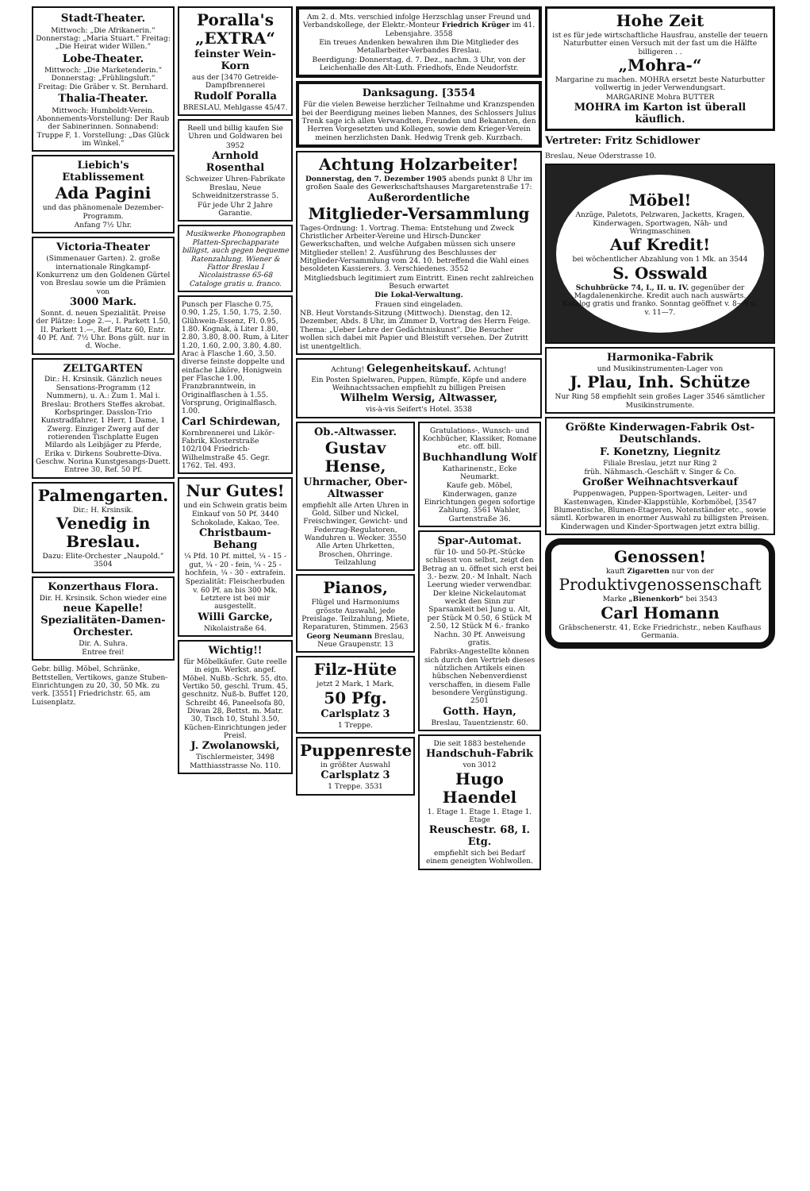Stadt-Theater.
Mittwoch: „Die Afrikanerin.“ Donnerstag: „Maria Stuart.“ Freitag: „Die Heirat wider Willen.“
Lobe-Theater.
Mittwoch: „Die Marketenderin.“ Donnerstag: „Frühlingsluft.“ Freitag: Die Gräber v. St. Bernhard.
Thalia-Theater.
Mittwoch: Humboldt-Verein. Abonnements-Vorstellung: Der Raub der Sabinerinnen. Sonnabend: Truppe F, 1. Vorstellung: „Das Glück im Winkel.“
Liebich's Etablissement
Ada Pagini
und das phänomenale Dezember-Programm.
Anfang 7½ Uhr.
Victoria-Theater
(Simmenauer Garten). 2. große internationale Ringkampf-Konkurrenz um den Goldenen Gürtel von Breslau sowie um die Prämien von
3000 Mark.
Sonnt. d. neuen Spezialität. Preise der Plätze: Loge 2.—, I. Parkett 1.50, II. Parkett 1.—, Ref. Platz 60, Entr. 40 Pf. Anf. 7½ Uhr. Bons gült. nur in d. Woche.
ZELTGARTEN
Dir.: H. Krsinsik. Gänzlich neues Sensations-Programm (12 Nummern), u. A.: Zum 1. Mal i. Breslau: Brothers Steffes akrobat. Korbspringer. Dasslon-Trio Kunstradfahrer, 1 Herr, 1 Dame, 1 Zwerg. Einziger Zwerg auf der rotierenden Tischplatte Eugen Milardo als Leibjäger zu Pferde, Erika v. Dirkens Soubrette-Diva. Geschw. Norina Kunstgesangs-Duett. Entree 30, Ref. 50 Pf.
Palmengarten.
Dir.: H. Krsinsik.
Venedig in Breslau.
Dazu: Elite-Orchester „Naupold.“ 3504
Konzerthaus Flora.
Dir. H. Krsinsik. Schon wieder eine
neue Kapelle! Spezialitäten-Damen-Orchester.
Dir. A. Suhra.
Entree frei!
Gebr. billig. Möbel, Schränke, Bettstellen, Vertikows, ganze Stuben-Einrichtungen zu 20, 30, 50 Mk. zu verk. [3551] Friedrichstr. 65, am Luisenplatz.
Poralla's „EXTRA“
feinster Wein-Korn
aus der [3470 Getreide-Dampfbrennerei
Rudolf Poralla
BRESLAU, Mehlgasse 45/47.
Reell und billig kaufen Sie Uhren und Goldwaren bei
3952
Arnhold Rosenthal
Schweizer Uhren-Fabrikate
Breslau, Neue Schweidnitzerstrasse 5.
Für jede Uhr 2 Jahre Garantie.
Musikwerke Phonographen Platten-Sprechapparate billigst, auch gegen bequeme Ratenzahlung. Wiener & Fattor Breslau I Nicolaistrasse 65-68 Cataloge gratis u. franco.
Punsch per Flasche 0.75, 0.90, 1.25, 1.50, 1.75, 2.50. Glühwein-Essenz, Fl. 0.95, 1.80. Kognak, à Liter 1.80, 2.80, 3.80, 8.00. Rum, à Liter 1.20, 1.60, 2.00, 3.80, 4.80. Arac à Flasche 1.60, 3.50. diverse feinste doppelte und einfache Liköre, Honigwein per Flasche 1.00, Franzbranntwein, in Originalflaschen à 1.55. Vorsprung, Originalflasch. 1.00.
Carl Schirdewan,
Kornbrennerei und Likör-Fabrik, Klosterstraße 102/104 Friedrich-Wilhelmstraße 45. Gegr. 1762. Tel. 493.
Nur Gutes!
und ein Schwein gratis beim Einkauf von 50 Pf. 3440
Schokolade, Kakao, Tee.
Christbaum-Behang
¼ Pfd. 10 Pf. mittel, ¼ - 15 - gut, ¼ - 20 - fein, ¼ - 25 - hochfein, ¼ - 30 - extrafein.
Spezialität: Fleischerbuden v. 60 Pf. an bis 300 Mk. Letztere ist bei mir ausgestellt.
Willi Garcke,
Nikolaistraße 64.
Wichtig!!
für Möbelkäufer. Gute reelle in eign. Werkst. angef. Möbel. Nußb.-Schrk. 55, dto. Vertiko 50, geschl. Trum. 45, geschnitz. Nuß-b. Buffet 120, Schreibt 46, Paneelsofa 80, Diwan 28, Bettst. m. Matr. 30, Tisch 10, Stuhl 3.50, Küchen-Einrichtungen jeder Preisl.
J. Zwolanowski,
Tischlermeister, 3498 Matthiasstrasse No. 110.
Am 2. d. Mts. verschied infolge Herzschlag unser Freund und Verbandskollege, der Elektr.-Monteur Friedrich Krüger im 41. Lebensjahre. 3558
Ein treues Andenken bewahren ihm Die Mitglieder des Metallarbeiter-Verbandes Breslau.
Beerdigung: Donnerstag, d. 7. Dez., nachm. 3 Uhr, von der Leichenhalle des Alt-Luth. Friedhofs, Ende Neudorfstr.
Danksagung. [3554
Für die vielen Beweise herzlicher Teilnahme und Kranzspenden bei der Beerdigung meines lieben Mannes, des Schlossers Julius Trenk sage ich allen Verwandten, Freunden und Bekannten, den Herren Vorgesetzten und Kollegen, sowie dem Krieger-Verein meinen herzlichsten Dank. Hedwig Trenk geb. Kurzbach.
Achtung Holzarbeiter!
Donnerstag, den 7. Dezember 1905 abends punkt 8 Uhr im großen Saale des Gewerkschaftshauses Margaretenstraße 17:
Außerordentliche
Mitglieder-Versammlung
Tages-Ordnung: 1. Vortrag. Thema: Entstehung und Zweck Christlicher Arbeiter-Vereine und Hirsch-Duncker Gewerkschaften, und welche Aufgaben müssen sich unsere Mitglieder stellen! 2. Ausführung des Beschlusses der Mitglieder-Versammlung vom 24. 10. betreffend die Wahl eines besoldeten Kassierers. 3. Verschiedenes. 3552
Mitgliedsbuch legitimiert zum Eintritt. Einen recht zahlreichen Besuch erwartet
Die Lokal-Verwaltung.
Frauen sind eingeladen.
NB. Heut Vorstands-Sitzung (Mittwoch). Dienstag, den 12. Dezember, Abds. 8 Uhr, im Zimmer D, Vortrag des Herrn Feige. Thema: „Ueber Lehre der Gedächtniskunst“. Die Besucher wollen sich dabei mit Papier und Bleistift versehen. Der Zutritt ist unentgeltlich.
Achtung! Gelegenheitskauf. Achtung!
Ein Posten Spielwaren, Puppen, Rümpfe, Köpfe und andere Weihnachtssachen empfiehlt zu billigen Preisen
Wilhelm Wersig, Altwasser,
vis-à-vis Seifert's Hotel. 3538
Ob.-Altwasser.
Gustav Hense,
Uhrmacher, Ober-Altwasser
empfiehlt alle Arten Uhren in Gold, Silber und Nickel, Freischwinger, Gewicht- und Federzug-Regulatoren, Wanduhren u. Wecker. 3550 Alle Arten Uhrketten, Broschen, Ohrringe. Teilzahlung
Pianos,
Flügel und Harmoniums grösste Auswahl, jede Preislage. Teilzahlung, Miete, Reparaturen, Stimmen. 2563
Georg Neumann Breslau, Neue Graupenstr. 13
Filz-Hüte
jetzt 2 Mark, 1 Mark,
50 Pfg.
Carlsplatz 3
1 Treppe.
Puppenreste
in größter Auswahl
Carlsplatz 3
1 Treppe. 3531
Gratulations-, Wunsch- und Kochbücher, Klassiker, Romane etc. off. bill.
Buchhandlung Wolf
Katharinenstr., Ecke Neumarkt.
Kaufe geb. Möbel, Kinderwagen, ganze Einrichtungen gegen sofortige Zahlung. 3561 Wahler, Gartenstraße 36.
Spar-Automat.
für 10- und 50-Pf.-Stücke schliesst von selbst, zeigt den Betrag an u. öffnet sich erst bei 3.- bezw. 20.- M Inhalt. Nach Leerung wieder verwendbar. Der kleine Nickelautomat weckt den Sinn zur Sparsamkeit bei Jung u. Alt, per Stück M 0.50, 6 Stück M 2.50, 12 Stück M 6.- franko Nachn. 30 Pf. Anweisung gratis.
Fabriks-Angestellte können sich durch den Vertrieb dieses nützlichen Artikels einen hübschen Nebenverdienst verschaffen, in diesem Falle besondere Vergünstigung. 2501
Gotth. Hayn,
Breslau, Tauentzienstr. 60.
Die seit 1883 bestehende
Handschuh-Fabrik
von 3012
Hugo Haendel
1. Etage 1. Etage 1. Etage 1. Etage
Reuschestr. 68, I. Etg.
empfiehlt sich bei Bedarf einem geneigten Wohlwollen.
Hohe Zeit
ist es für jede wirtschaftliche Hausfrau, anstelle der teuern Naturbutter einen Versuch mit der fast um die Hälfte billigeren . .
„Mohra-“
Margarine zu machen. MOHRA ersetzt beste Naturbutter vollwertig in jeder Verwendungsart.
MARGARINE Mohra BUTTER
MOHRA im Karton ist überall käuflich.
Vertreter: Fritz Schidlower
Breslau, Neue Oderstrasse 10.
Möbel!
Anzüge, Paletots, Pelzwaren, Jacketts, Kragen, Kinderwagen, Sportwagen, Näh- und Wringmaschinen
Auf Kredit!
bei wöchentlicher Abzahlung von 1 Mk. an 3544
S. Osswald
Schuhbrücke 74, I., II. u. IV. gegenüber der Magdalenenkirche. Kredit auch nach auswärts. Katalog gratis und franko. Sonntag geöffnet v. 8—9 u. v. 11—7.
Harmonika-Fabrik
und Musikinstrumenten-Lager von
J. Plau, Inh. Schütze
Nur Ring 58 empfiehlt sein großes Lager 3546 sämtlicher Musikinstrumente.
Größte Kinderwagen-Fabrik Ost-Deutschlands.
F. Konetzny, Liegnitz
Filiale Breslau, jetzt nur Ring 2
früh. Nähmasch.-Geschäft v. Singer & Co.
Großer Weihnachtsverkauf
Puppenwagen, Puppen-Sportwagen, Leiter- und Kastenwagen, Kinder-Klappstühle, Korbmöbel, [3547 Blumentische, Blumen-Etageren, Notenständer etc., sowie sämtl. Korbwaren in enormer Auswahl zu billigsten Preisen. Kinderwagen und Kinder-Sportwagen jetzt extra billig.
Genossen!
kauft Zigaretten nur von der
Produktivgenossenschaft
Marke „Bienenkorb“ bei 3543
Carl Homann
Gräbschenerstr. 41, Ecke Friedrichstr., neben Kaufhaus Germania.